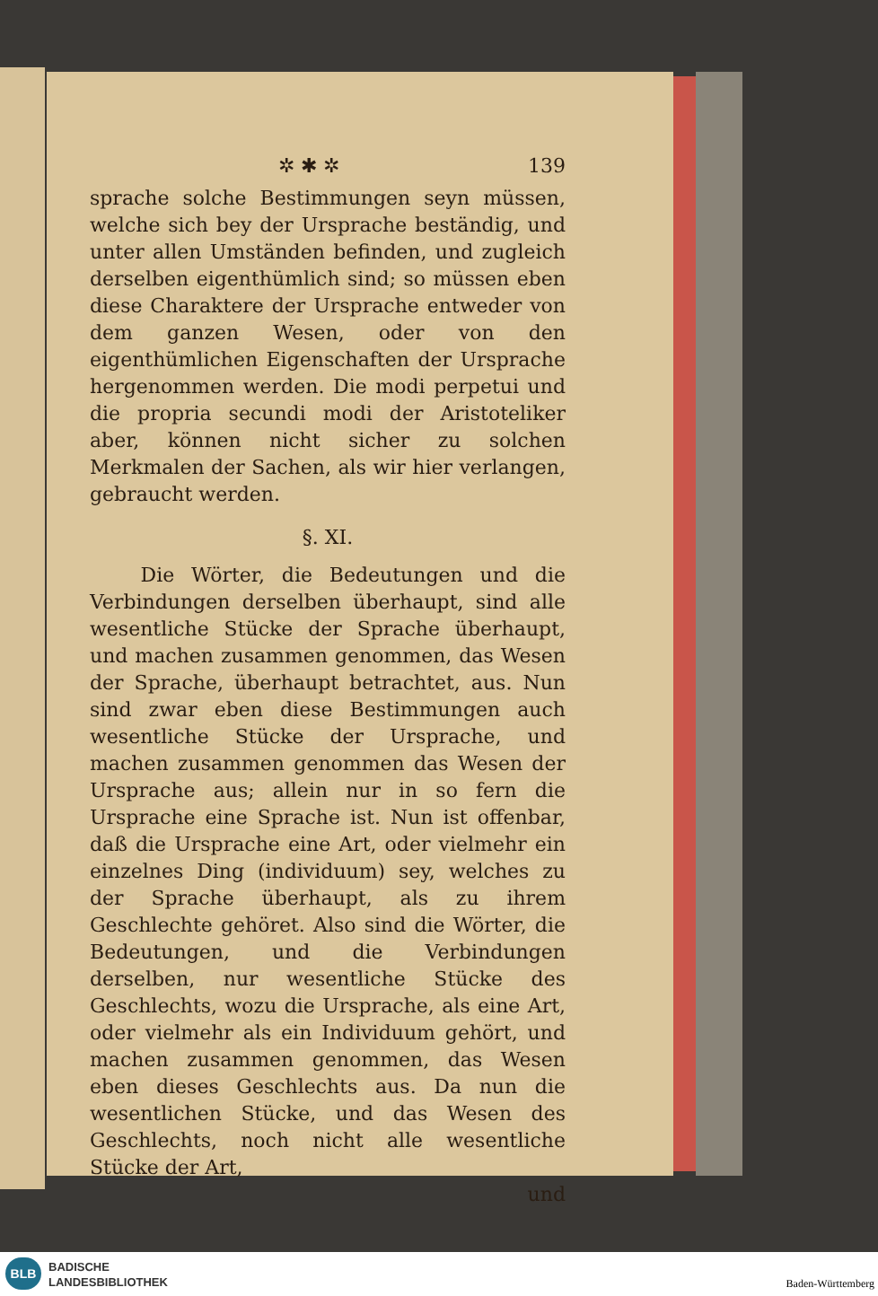✲ ✱ ✲ 139
sprache solche Bestimmungen seyn müssen, welche sich bey der Ursprache beständig, und unter allen Umständen befinden, und zugleich derselben eigenthümlich sind; so müssen eben diese Charaktere der Ursprache entweder von dem ganzen Wesen, oder von den eigenthümlichen Eigenschaften der Ursprache hergenommen werden. Die modi perpetui und die propria secundi modi der Aristoteliker aber, können nicht sicher zu solchen Merkmalen der Sachen, als wir hier verlangen, gebraucht werden.
§. XI.
Die Wörter, die Bedeutungen und die Verbindungen derselben überhaupt, sind alle wesentliche Stücke der Sprache überhaupt, und machen zusammen genommen, das Wesen der Sprache, überhaupt betrachtet, aus. Nun sind zwar eben diese Bestimmungen auch wesentliche Stücke der Ursprache, und machen zusammen genommen das Wesen der Ursprache aus; allein nur in so fern die Ursprache eine Sprache ist. Nun ist offenbar, daß die Ursprache eine Art, oder vielmehr ein einzelnes Ding (individuum) sey, welches zu der Sprache überhaupt, als zu ihrem Geschlechte gehöret. Also sind die Wörter, die Bedeutungen, und die Verbindungen derselben, nur wesentliche Stücke des Geschlechts, wozu die Ursprache, als eine Art, oder vielmehr als ein Individuum gehört, und machen zusammen genommen, das Wesen eben dieses Geschlechts aus. Da nun die wesentlichen Stücke, und das Wesen des Geschlechts, noch nicht alle wesentliche Stücke der Art,
und
BLB
BADISCHE
LANDESBIBLIOTHEK
Baden-Württemberg